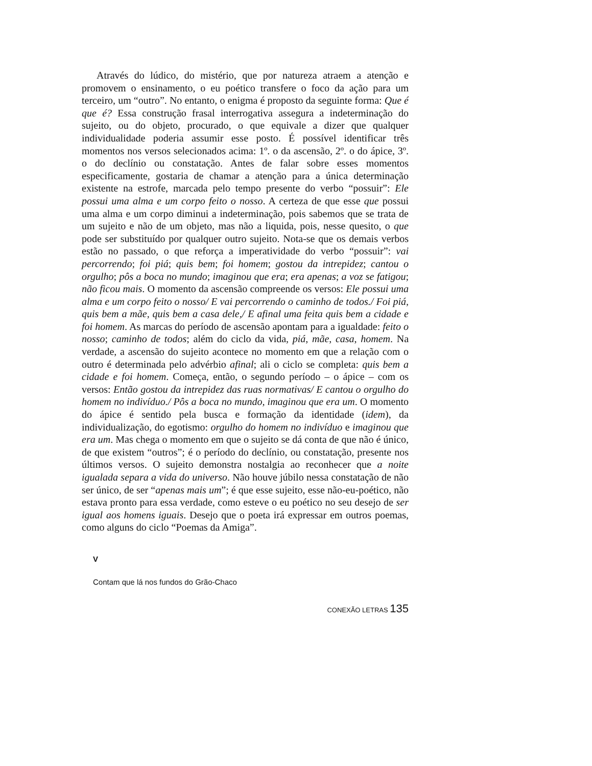Através do lúdico, do mistério, que por natureza atraem a atenção e promovem o ensinamento, o eu poético transfere o foco da ação para um terceiro, um “outro”. No entanto, o enigma é proposto da seguinte forma: Que é que é? Essa construção frasal interrogativa assegura a indeterminação do sujeito, ou do objeto, procurado, o que equivale a dizer que qualquer individualidade poderia assumir esse posto. É possível identificar três momentos nos versos selecionados acima: 1º. o da ascensão, 2º. o do ápice, 3º. o do declínio ou constatação. Antes de falar sobre esses momentos especificamente, gostaria de chamar a atenção para a única determinação existente na estrofe, marcada pelo tempo presente do verbo “possuir”: Ele possui uma alma e um corpo feito o nosso. A certeza de que esse que possui uma alma e um corpo diminui a indeterminação, pois sabemos que se trata de um sujeito e não de um objeto, mas não a liquida, pois, nesse quesito, o que pode ser substituído por qualquer outro sujeito. Nota-se que os demais verbos estão no passado, o que reforça a imperatividade do verbo “possuir”: vai percorrendo; foi piá; quis bem; foi homem; gostou da intrepidez; cantou o orgulho; pôs a boca no mundo; imaginou que era; era apenas; a voz se fatigou; não ficou mais. O momento da ascensão compreende os versos: Ele possui uma alma e um corpo feito o nosso/ E vai percorrendo o caminho de todos./ Foi piá, quis bem a mãe, quis bem a casa dele,/ E afinal uma feita quis bem a cidade e foi homem. As marcas do período de ascensão apontam para a igualdade: feito o nosso; caminho de todos; além do ciclo da vida, piá, mãe, casa, homem. Na verdade, a ascensão do sujeito acontece no momento em que a relação com o outro é determinada pelo advérbio afinal; ali o ciclo se completa: quis bem a cidade e foi homem. Começa, então, o segundo período – o ápice – com os versos: Então gostou da intrepidez das ruas normativas/ E cantou o orgulho do homem no indivíduo./ Pôs a boca no mundo, imaginou que era um. O momento do ápice é sentido pela busca e formação da identidade (idem), da individualização, do egotismo: orgulho do homem no indivíduo e imaginou que era um. Mas chega o momento em que o sujeito se dá conta de que não é único, de que existem “outros”; é o período do declínio, ou constatação, presente nos últimos versos. O sujeito demonstra nostalgia ao reconhecer que a noite igualada separa a vida do universo. Não houve júbilo nessa constatação de não ser único, de ser “apenas mais um”; é que esse sujeito, esse não-eu-poético, não estava pronto para essa verdade, como esteve o eu poético no seu desejo de ser igual aos homens iguais. Desejo que o poeta irá expressar em outros poemas, como alguns do ciclo “Poemas da Amiga”.
V
Contam que lá nos fundos do Grão-Chaco
CONEXÃO LETRAS 135